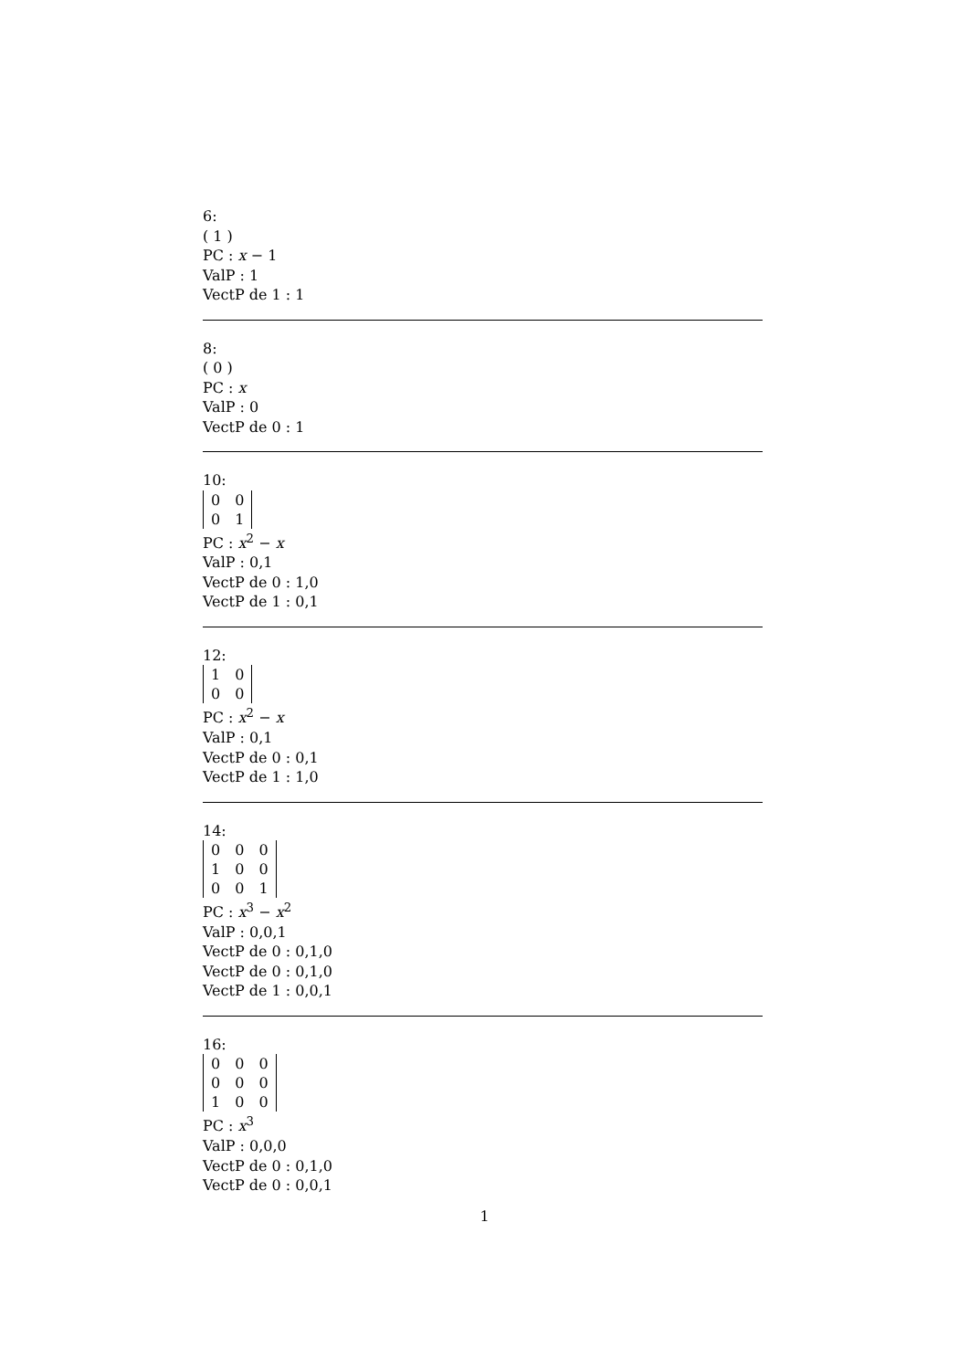6:
( 1 )
PC : x − 1
ValP : 1
VectP de 1 : 1
8:
( 0 )
PC : x
ValP : 0
VectP de 0 : 1
10:
| 0 | 0 |
| 0 | 1 |
PC : x<sup>2</sup> − x
ValP : 0,1
VectP de 0 : 1,0
VectP de 1 : 0,1
12:
| 1 | 0 |
| 0 | 0 |
PC : x<sup>2</sup> − x
ValP : 0,1
VectP de 0 : 0,1
VectP de 1 : 1,0
14:
| 0 | 0 | 0 |
| 1 | 0 | 0 |
| 0 | 0 | 1 |
PC : x<sup>3</sup> − x<sup>2</sup>
ValP : 0,0,1
VectP de 0 : 0,1,0
VectP de 0 : 0,1,0
VectP de 1 : 0,0,1
16:
| 0 | 0 | 0 |
| 0 | 0 | 0 |
| 1 | 0 | 0 |
PC : x<sup>3</sup>
ValP : 0,0,0
VectP de 0 : 0,1,0
VectP de 0 : 0,0,1
1